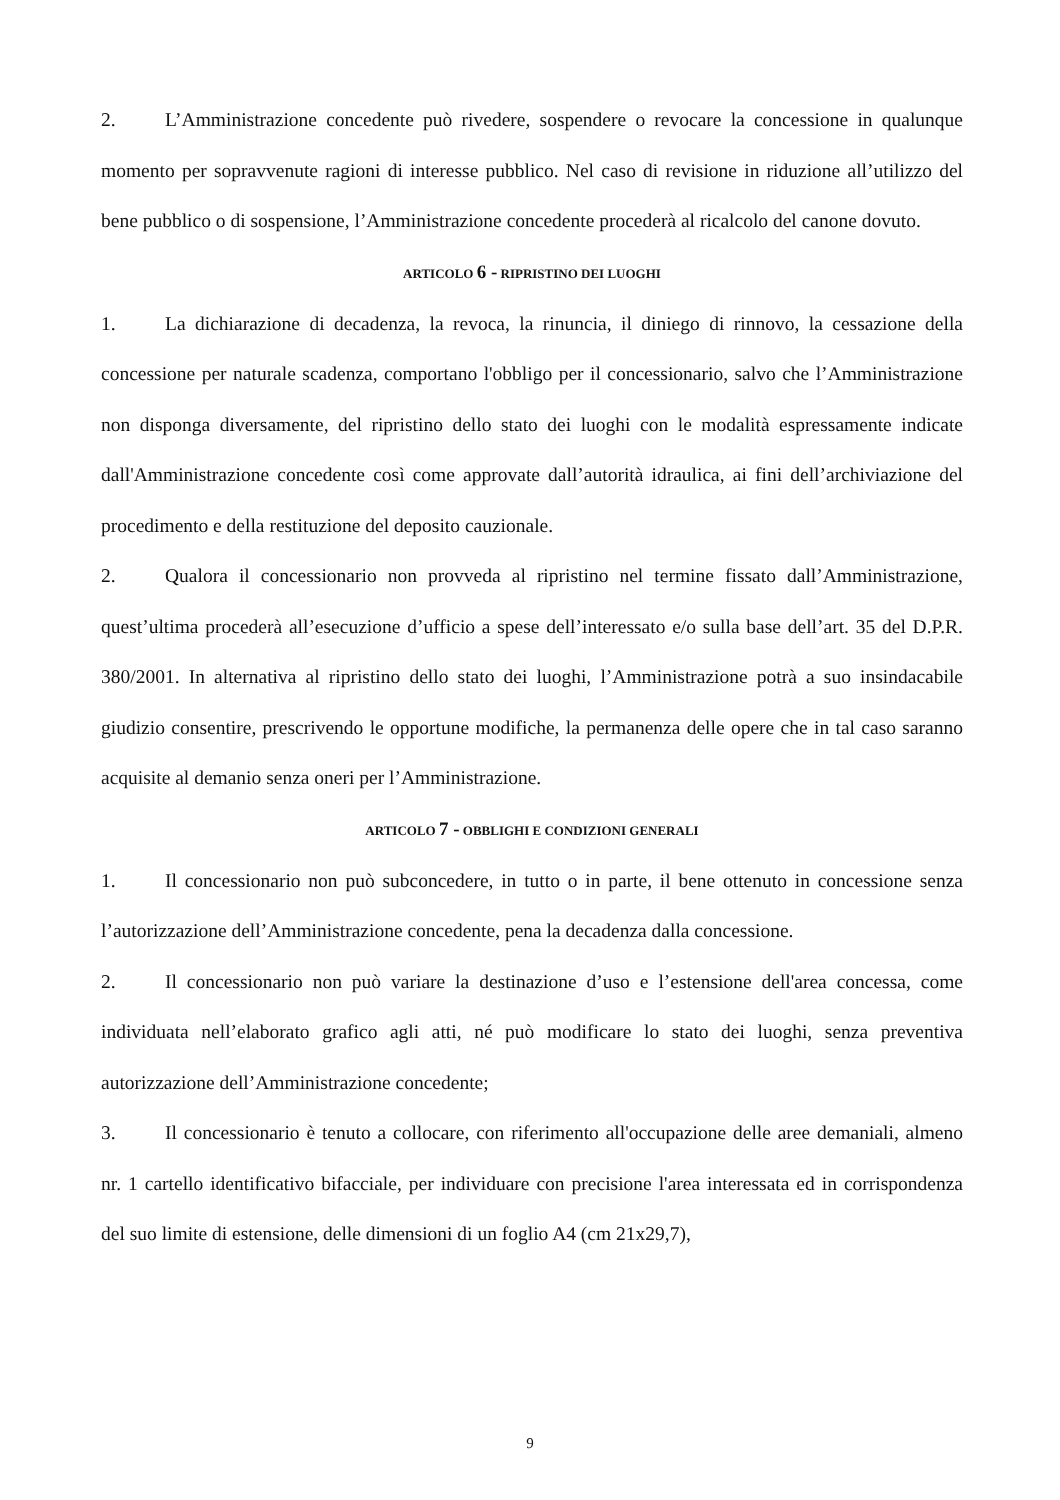2. L’Amministrazione concedente può rivedere, sospendere o revocare la concessione in qualunque momento per sopravvenute ragioni di interesse pubblico. Nel caso di revisione in riduzione all’utilizzo del bene pubblico o di sospensione, l’Amministrazione concedente procederà al ricalcolo del canone dovuto.
ARTICOLO 6 - RIPRISTINO DEI LUOGHI
1. La dichiarazione di decadenza, la revoca, la rinuncia, il diniego di rinnovo, la cessazione della concessione per naturale scadenza, comportano l'obbligo per il concessionario, salvo che l’Amministrazione non disponga diversamente, del ripristino dello stato dei luoghi con le modalità espressamente indicate dall'Amministrazione concedente così come approvate dall’autorità idraulica, ai fini dell’archiviazione del procedimento e della restituzione del deposito cauzionale.
2. Qualora il concessionario non provveda al ripristino nel termine fissato dall’Amministrazione, quest’ultima procederà all’esecuzione d’ufficio a spese dell’interessato e/o sulla base dell’art. 35 del D.P.R. 380/2001. In alternativa al ripristino dello stato dei luoghi, l’Amministrazione potrà a suo insindacabile giudizio consentire, prescrivendo le opportune modifiche, la permanenza delle opere che in tal caso saranno acquisite al demanio senza oneri per l’Amministrazione.
ARTICOLO 7 - OBBLIGHI E CONDIZIONI GENERALI
1. Il concessionario non può subconcedere, in tutto o in parte, il bene ottenuto in concessione senza l’autorizzazione dell’Amministrazione concedente, pena la decadenza dalla concessione.
2. Il concessionario non può variare la destinazione d’uso e l’estensione dell'area concessa, come individuata nell’elaborato grafico agli atti, né può modificare lo stato dei luoghi, senza preventiva autorizzazione dell’Amministrazione concedente;
3. Il concessionario è tenuto a collocare, con riferimento all'occupazione delle aree demaniali, almeno nr. 1 cartello identificativo bifacciale, per individuare con precisione l'area interessata ed in corrispondenza del suo limite di estensione, delle dimensioni di un foglio A4 (cm 21x29,7),
9